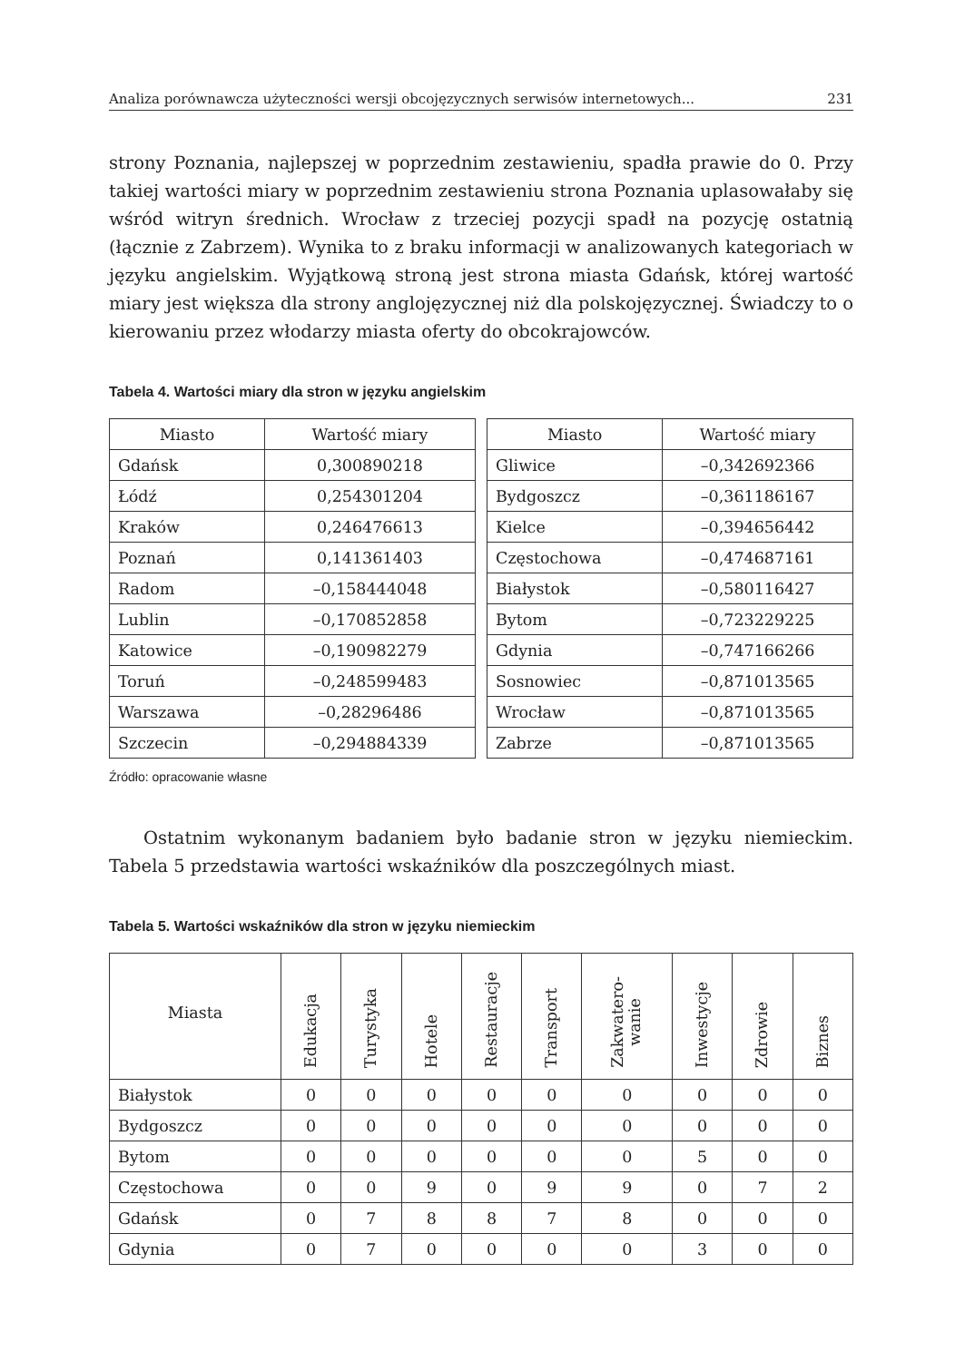Analiza porównawcza użyteczności wersji obcojęzycznych serwisów internetowych... 231
strony Poznania, najlepszej w poprzednim zestawieniu, spadła prawie do 0. Przy takiej wartości miary w poprzednim zestawieniu strona Poznania uplasowałaby się wśród witryn średnich. Wrocław z trzeciej pozycji spadł na pozycję ostatnią (łącznie z Zabrzem). Wynika to z braku informacji w analizowanych kategoriach w języku angielskim. Wyjątkową stroną jest strona miasta Gdańsk, której wartość miary jest większa dla strony anglojęzycznej niż dla polskojęzycznej. Świadczy to o kierowaniu przez włodarzy miasta oferty do obcokrajowców.
Tabela 4. Wartości miary dla stron w języku angielskim
| Miasto | Wartość miary |
| --- | --- |
| Gdańsk | 0,300890218 |
| Łódź | 0,254301204 |
| Kraków | 0,246476613 |
| Poznań | 0,141361403 |
| Radom | –0,158444048 |
| Lublin | –0,170852858 |
| Katowice | –0,190982279 |
| Toruń | –0,248599483 |
| Warszawa | –0,28296486 |
| Szczecin | –0,294884339 |
| Miasto | Wartość miary |
| --- | --- |
| Gliwice | –0,342692366 |
| Bydgoszcz | –0,361186167 |
| Kielce | –0,394656442 |
| Częstochowa | –0,474687161 |
| Białystok | –0,580116427 |
| Bytom | –0,723229225 |
| Gdynia | –0,747166266 |
| Sosnowiec | –0,871013565 |
| Wrocław | –0,871013565 |
| Zabrze | –0,871013565 |
Źródło: opracowanie własne
Ostatnim wykonanym badaniem było badanie stron w języku niemieckim. Tabela 5 przedstawia wartości wskaźników dla poszczególnych miast.
Tabela 5. Wartości wskaźników dla stron w języku niemieckim
| Miasta | Edukacja | Turystyka | Hotele | Restauracje | Transport | Zakwatero- wanie | Inwestycje | Zdrowie | Biznes |
| --- | --- | --- | --- | --- | --- | --- | --- | --- | --- |
| Białystok | 0 | 0 | 0 | 0 | 0 | 0 | 0 | 0 | 0 |
| Bydgoszcz | 0 | 0 | 0 | 0 | 0 | 0 | 0 | 0 | 0 |
| Bytom | 0 | 0 | 0 | 0 | 0 | 0 | 5 | 0 | 0 |
| Częstochowa | 0 | 0 | 9 | 0 | 9 | 9 | 0 | 7 | 2 |
| Gdańsk | 0 | 7 | 8 | 8 | 7 | 8 | 0 | 0 | 0 |
| Gdynia | 0 | 7 | 0 | 0 | 0 | 0 | 3 | 0 | 0 |